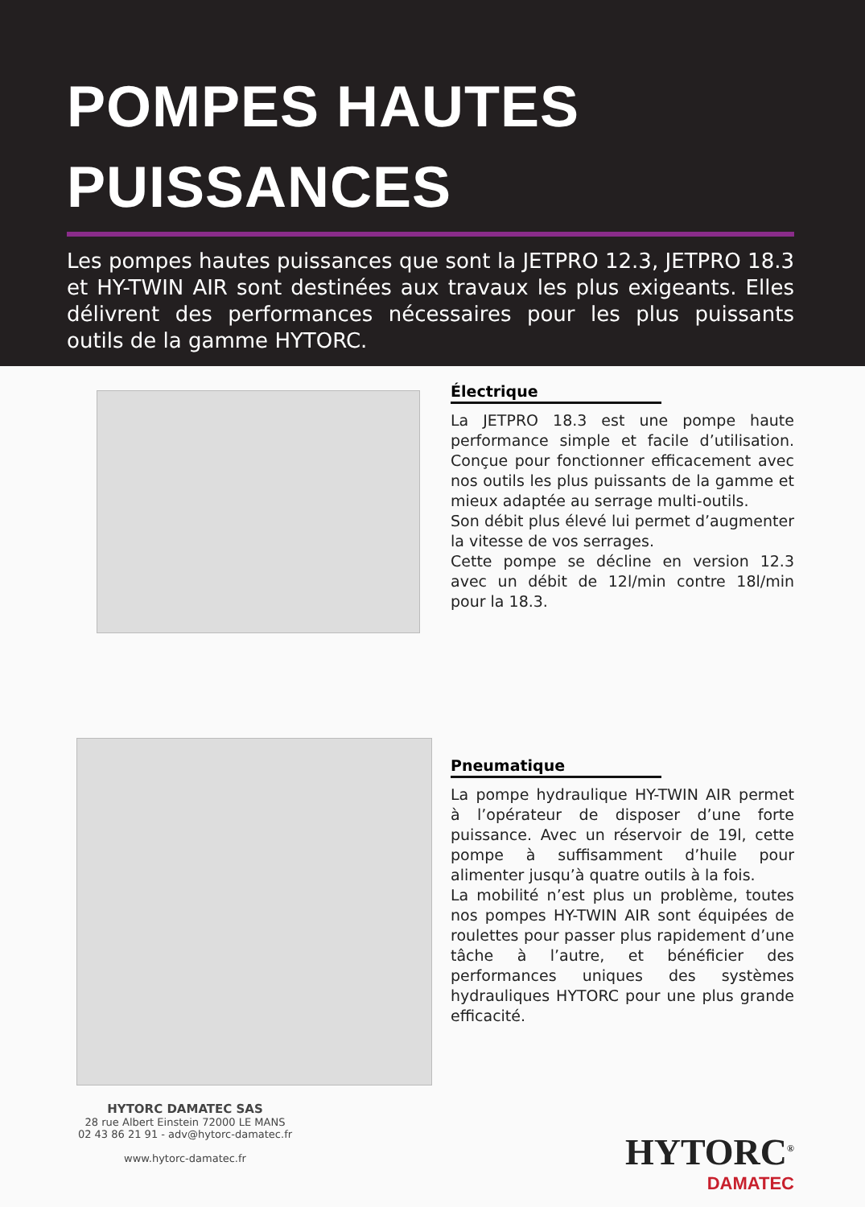POMPES HAUTES
PUISSANCES
Les pompes hautes puissances que sont la JETPRO 12.3, JETPRO 18.3 et HY-TWIN AIR sont destinées aux travaux les plus exigeants. Elles délivrent des performances nécessaires pour les plus puissants outils de la gamme HYTORC.
HYTORC DAMATEC SAS
28 rue Albert Einstein 72000 LE MANS
02 43 86 21 91 - adv@hytorc-damatec.fr
www.hytorc-damatec.fr
Électrique
La JETPRO 18.3 est une pompe haute performance simple et facile d’utilisation. Conçue pour fonctionner efficacement avec nos outils les plus puissants de la gamme et mieux adaptée au serrage multi-outils.
Son débit plus élevé lui permet d’augmenter la vitesse de vos serrages.
Cette pompe se décline en version 12.3 avec un débit de 12l/min contre 18l/min pour la 18.3.
Pneumatique
La pompe hydraulique HY-TWIN AIR permet à l’opérateur de disposer d’une forte puissance. Avec un réservoir de 19l, cette pompe à suffisamment d’huile pour alimenter jusqu’à quatre outils à la fois.
La mobilité n’est plus un problème, toutes nos pompes HY-TWIN AIR sont équipées de roulettes pour passer plus rapidement d’une tâche à l’autre, et bénéficier des performances uniques des systèmes hydrauliques HYTORC pour une plus grande efficacité.
HYTORC<sup>®</sup>
DAMATEC